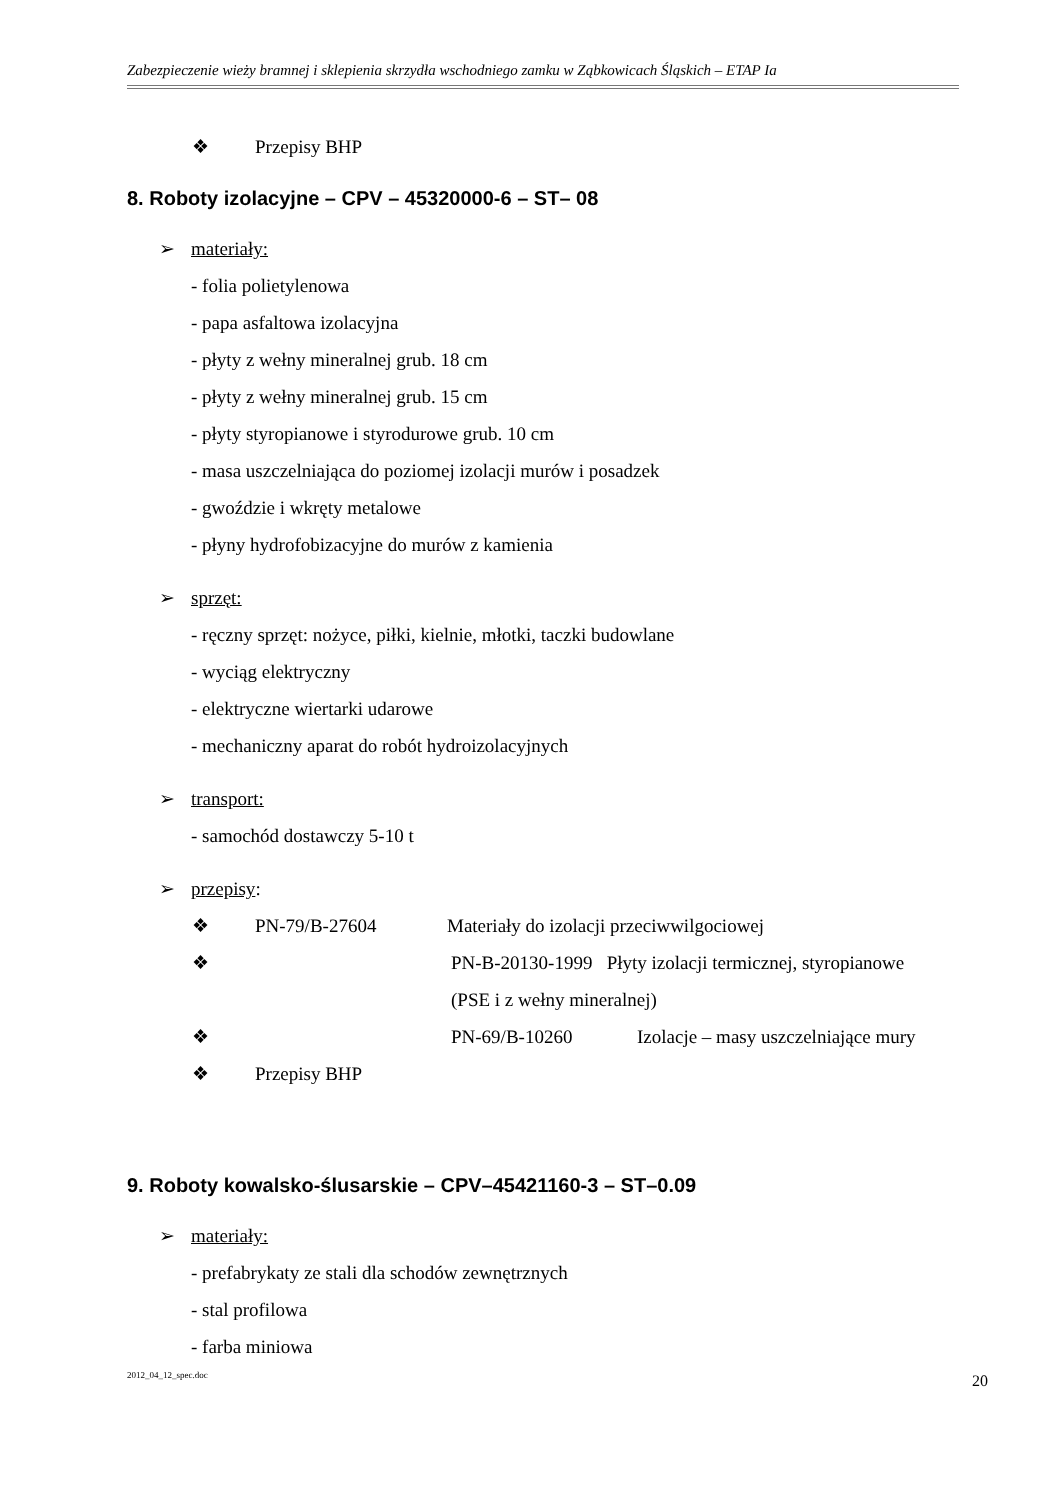Zabezpieczenie wieży bramnej i sklepienia skrzydła wschodniego zamku w Ząbkowicach Śląskich – ETAP Ia
❖ Przepisy BHP
8. Roboty izolacyjne – CPV – 45320000-6 – ST– 08
➢ materiały:
- folia polietylenowa
- papa asfaltowa izolacyjna
- płyty z wełny mineralnej grub. 18 cm
- płyty z wełny mineralnej grub. 15 cm
- płyty styropianowe i styrodurowe grub. 10 cm
- masa uszczelniająca do poziomej izolacji murów i posadzek
- gwoździe i wkręty metalowe
- płyny hydrofobizacyjne do murów z kamienia
➢ sprzęt:
- ręczny sprzęt: nożyce, piłki, kielnie, młotki, taczki budowlane
- wyciąg elektryczny
- elektryczne wiertarki udarowe
- mechaniczny aparat do robót hydroizolacyjnych
➢ transport:
- samochód dostawczy 5-10 t
➢ przepisy:
❖ PN-79/B-27604 Materiały do izolacji przeciwwilgociowej
❖ PN-B-20130-1999 Płyty izolacji termicznej, styropianowe
(PSE i z wełny mineralnej)
❖ PN-69/B-10260 Izolacje – masy uszczelniające mury
❖ Przepisy BHP
9. Roboty kowalsko-ślusarskie – CPV–45421160-3 – ST–0.09
➢ materiały:
- prefabrykaty ze stali dla schodów zewnętrznych
- stal profilowa
- farba miniowa
2012_04_12_spec.doc 20